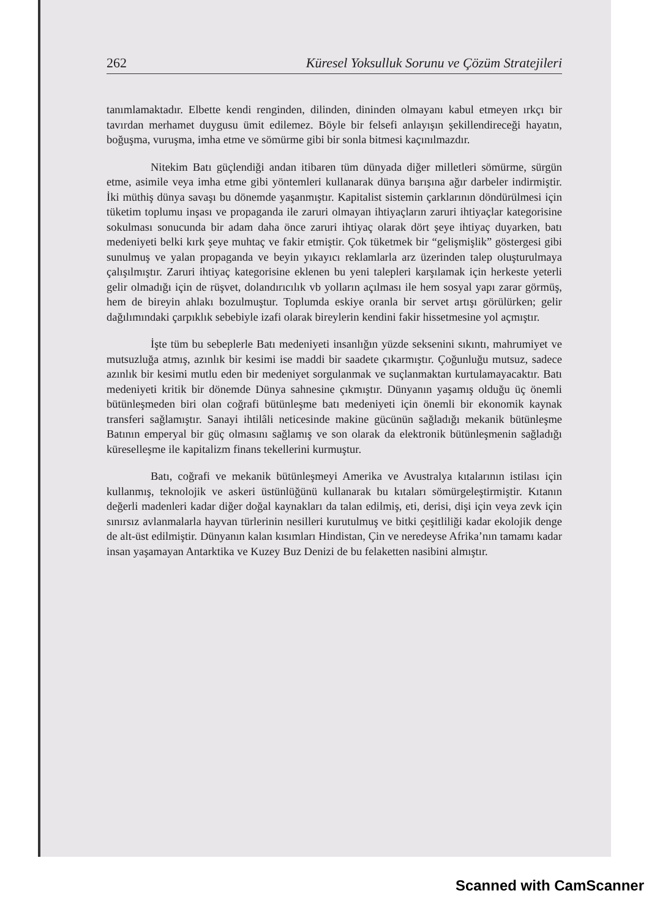262 Küresel Yoksulluk Sorunu ve Çözüm Stratejileri
tanımlamaktadır. Elbette kendi renginden, dilinden, dininden olmayanı kabul etmeyen ırkçı bir tavırdan merhamet duygusu ümit edilemez. Böyle bir felsefi anlayışın şekillendireceği hayatın, boğuşma, vuruşma, imha etme ve sömürme gibi bir sonla bitmesi kaçınılmazdır.
Nitekim Batı güçlendiği andan itibaren tüm dünyada diğer milletleri sömürme, sürgün etme, asimile veya imha etme gibi yöntemleri kullanarak dünya barışına ağır darbeler indirmiştir. İki müthiş dünya savaşı bu dönemde yaşanmıştır. Kapitalist sistemin çarklarının döndürülmesi için tüketim toplumu inşası ve propaganda ile zaruri olmayan ihtiyaçların zaruri ihtiyaçlar kategorisine sokulması sonucunda bir adam daha önce zaruri ihtiyaç olarak dört şeye ihtiyaç duyarken, batı medeniyeti belki kırk şeye muhtaç ve fakir etmiştir. Çok tüketmek bir “gelişmişlik” göstergesi gibi sunulmuş ve yalan propaganda ve beyin yıkayıcı reklamlarla arz üzerinden talep oluşturulmaya çalışılmıştır. Zaruri ihtiyaç kategorisine eklenen bu yeni talepleri karşılamak için herkeste yeterli gelir olmadığı için de rüşvet, dolandırıcılık vb yolların açılması ile hem sosyal yapı zarar görmüş, hem de bireyin ahlakı bozulmuştur. Toplumda eskiye oranla bir servet artışı görülürken; gelir dağılımındaki çarpıklık sebebiyle izafi olarak bireylerin kendini fakir hissetmesine yol açmıştır.
İşte tüm bu sebeplerle Batı medeniyeti insanlığın yüzde seksenini sıkıntı, mahrumiyet ve mutsuzluğa atmış, azınlık bir kesimi ise maddi bir saadete çıkarmıştır. Çoğunluğu mutsuz, sadece azınlık bir kesimi mutlu eden bir medeniyet sorgulanmak ve suçlanmaktan kurtulamayacaktır. Batı medeniyeti kritik bir dönemde Dünya sahnesine çıkmıştır. Dünyanın yaşamış olduğu üç önemli bütünleşmeden biri olan coğrafi bütünleşme batı medeniyeti için önemli bir ekonomik kaynak transferi sağlamıştır. Sanayi ihtilâli neticesinde makine gücünün sağladığı mekanik bütünleşme Batının emperyal bir güç olmasını sağlamış ve son olarak da elektronik bütünleşmenin sağladığı küreselleşme ile kapitalizm finans tekellerini kurmuştur.
Batı, coğrafi ve mekanik bütünleşmeyi Amerika ve Avustralya kıtalarının istilası için kullanmış, teknolojik ve askeri üstünlüğünü kullanarak bu kıtaları sömürgeleştirmiştir. Kıtanın değerli madenleri kadar diğer doğal kaynakları da talan edilmiş, eti, derisi, dişi için veya zevk için sınırsız avlanmalarla hayvan türlerinin nesilleri kurutulmuş ve bitki çeşitliliği kadar ekolojik denge de alt-üst edilmiştir. Dünyanın kalan kısımları Hindistan, Çin ve neredeyse Afrika’nın tamamı kadar insan yaşamayan Antarktika ve Kuzey Buz Denizi de bu felaketten nasibini almıştır.
Scanned with CamScanner